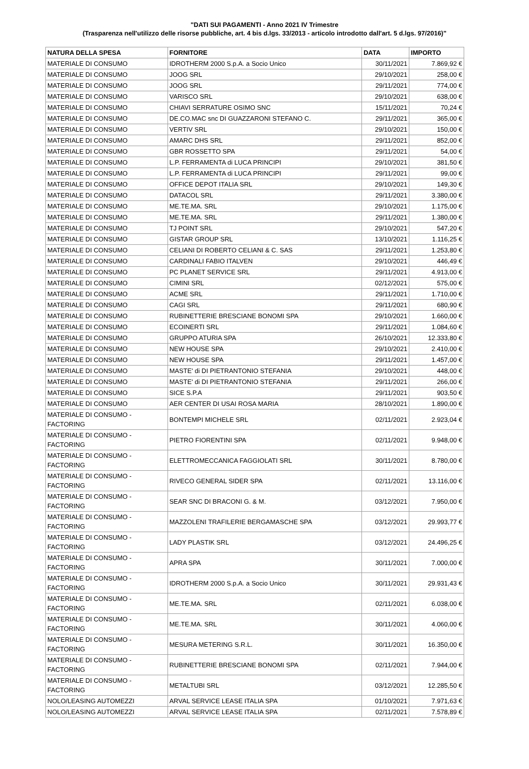"DATI SUI PAGAMENTI - Anno 2021 IV Trimestre
(Trasparenza nell'utilizzo delle risorse pubbliche, art. 4 bis d.lgs. 33/2013 - articolo introdotto dall'art. 5 d.lgs. 97/2016)"
| NATURA DELLA SPESA | FORNITORE | DATA | IMPORTO |
| --- | --- | --- | --- |
| MATERIALE DI CONSUMO | IDROTHERM 2000 S.p.A. a Socio Unico | 30/11/2021 | 7.869,92 € |
| MATERIALE DI CONSUMO | JOOG SRL | 29/10/2021 | 258,00 € |
| MATERIALE DI CONSUMO | JOOG SRL | 29/11/2021 | 774,00 € |
| MATERIALE DI CONSUMO | VARISCO SRL | 29/10/2021 | 638,00 € |
| MATERIALE DI CONSUMO | CHIAVI SERRATURE OSIMO SNC | 15/11/2021 | 70,24 € |
| MATERIALE DI CONSUMO | DE.CO.MAC snc DI GUAZZARONI STEFANO C. | 29/11/2021 | 365,00 € |
| MATERIALE DI CONSUMO | VERTIV SRL | 29/10/2021 | 150,00 € |
| MATERIALE DI CONSUMO | AMARC DHS SRL | 29/11/2021 | 852,00 € |
| MATERIALE DI CONSUMO | GBR ROSSETTO SPA | 29/11/2021 | 54,00 € |
| MATERIALE DI CONSUMO | L.P. FERRAMENTA di LUCA PRINCIPI | 29/10/2021 | 381,50 € |
| MATERIALE DI CONSUMO | L.P. FERRAMENTA di LUCA PRINCIPI | 29/11/2021 | 99,00 € |
| MATERIALE DI CONSUMO | OFFICE DEPOT ITALIA SRL | 29/10/2021 | 149,30 € |
| MATERIALE DI CONSUMO | DATACOL SRL | 29/11/2021 | 3.380,00 € |
| MATERIALE DI CONSUMO | ME.TE.MA. SRL | 29/10/2021 | 1.175,00 € |
| MATERIALE DI CONSUMO | ME.TE.MA. SRL | 29/11/2021 | 1.380,00 € |
| MATERIALE DI CONSUMO | TJ POINT SRL | 29/10/2021 | 547,20 € |
| MATERIALE DI CONSUMO | GISTAR GROUP SRL | 13/10/2021 | 1.116,25 € |
| MATERIALE DI CONSUMO | CELIANI DI ROBERTO CELIANI & C. SAS | 29/11/2021 | 1.253,80 € |
| MATERIALE DI CONSUMO | CARDINALI FABIO ITALVEN | 29/10/2021 | 446,49 € |
| MATERIALE DI CONSUMO | PC PLANET SERVICE SRL | 29/11/2021 | 4.913,00 € |
| MATERIALE DI CONSUMO | CIMINI SRL | 02/12/2021 | 575,00 € |
| MATERIALE DI CONSUMO | ACME SRL | 29/11/2021 | 1.710,00 € |
| MATERIALE DI CONSUMO | CAGI SRL | 29/11/2021 | 680,90 € |
| MATERIALE DI CONSUMO | RUBINETTERIE BRESCIANE BONOMI SPA | 29/10/2021 | 1.660,00 € |
| MATERIALE DI CONSUMO | ECOINERTI SRL | 29/11/2021 | 1.084,60 € |
| MATERIALE DI CONSUMO | GRUPPO ATURIA SPA | 26/10/2021 | 12.333,80 € |
| MATERIALE DI CONSUMO | NEW HOUSE SPA | 29/10/2021 | 2.410,00 € |
| MATERIALE DI CONSUMO | NEW HOUSE SPA | 29/11/2021 | 1.457,00 € |
| MATERIALE DI CONSUMO | MASTE' di DI PIETRANTONIO STEFANIA | 29/10/2021 | 448,00 € |
| MATERIALE DI CONSUMO | MASTE' di DI PIETRANTONIO STEFANIA | 29/11/2021 | 266,00 € |
| MATERIALE DI CONSUMO | SICE S.P.A | 29/11/2021 | 903,50 € |
| MATERIALE DI CONSUMO | AER CENTER DI USAI ROSA MARIA | 28/10/2021 | 1.890,00 € |
| MATERIALE DI CONSUMO - FACTORING | BONTEMPI MICHELE SRL | 02/11/2021 | 2.923,04 € |
| MATERIALE DI CONSUMO - FACTORING | PIETRO FIORENTINI SPA | 02/11/2021 | 9.948,00 € |
| MATERIALE DI CONSUMO - FACTORING | ELETTROMECCANICA FAGGIOLATI SRL | 30/11/2021 | 8.780,00 € |
| MATERIALE DI CONSUMO - FACTORING | RIVECO GENERAL SIDER SPA | 02/11/2021 | 13.116,00 € |
| MATERIALE DI CONSUMO - FACTORING | SEAR SNC DI BRACONI G. & M. | 03/12/2021 | 7.950,00 € |
| MATERIALE DI CONSUMO - FACTORING | MAZZOLENI TRAFILERIE BERGAMASCHE SPA | 03/12/2021 | 29.993,77 € |
| MATERIALE DI CONSUMO - FACTORING | LADY PLASTIK SRL | 03/12/2021 | 24.496,25 € |
| MATERIALE DI CONSUMO - FACTORING | APRA SPA | 30/11/2021 | 7.000,00 € |
| MATERIALE DI CONSUMO - FACTORING | IDROTHERM 2000 S.p.A. a Socio Unico | 30/11/2021 | 29.931,43 € |
| MATERIALE DI CONSUMO - FACTORING | ME.TE.MA. SRL | 02/11/2021 | 6.038,00 € |
| MATERIALE DI CONSUMO - FACTORING | ME.TE.MA. SRL | 30/11/2021 | 4.060,00 € |
| MATERIALE DI CONSUMO - FACTORING | MESURA METERING S.R.L. | 30/11/2021 | 16.350,00 € |
| MATERIALE DI CONSUMO - FACTORING | RUBINETTERIE BRESCIANE BONOMI SPA | 02/11/2021 | 7.944,00 € |
| MATERIALE DI CONSUMO - FACTORING | METALTUBI SRL | 03/12/2021 | 12.285,50 € |
| NOLO/LEASING AUTOMEZZI | ARVAL SERVICE LEASE ITALIA SPA | 01/10/2021 | 7.971,63 € |
| NOLO/LEASING AUTOMEZZI | ARVAL SERVICE LEASE ITALIA SPA | 02/11/2021 | 7.578,89 € |